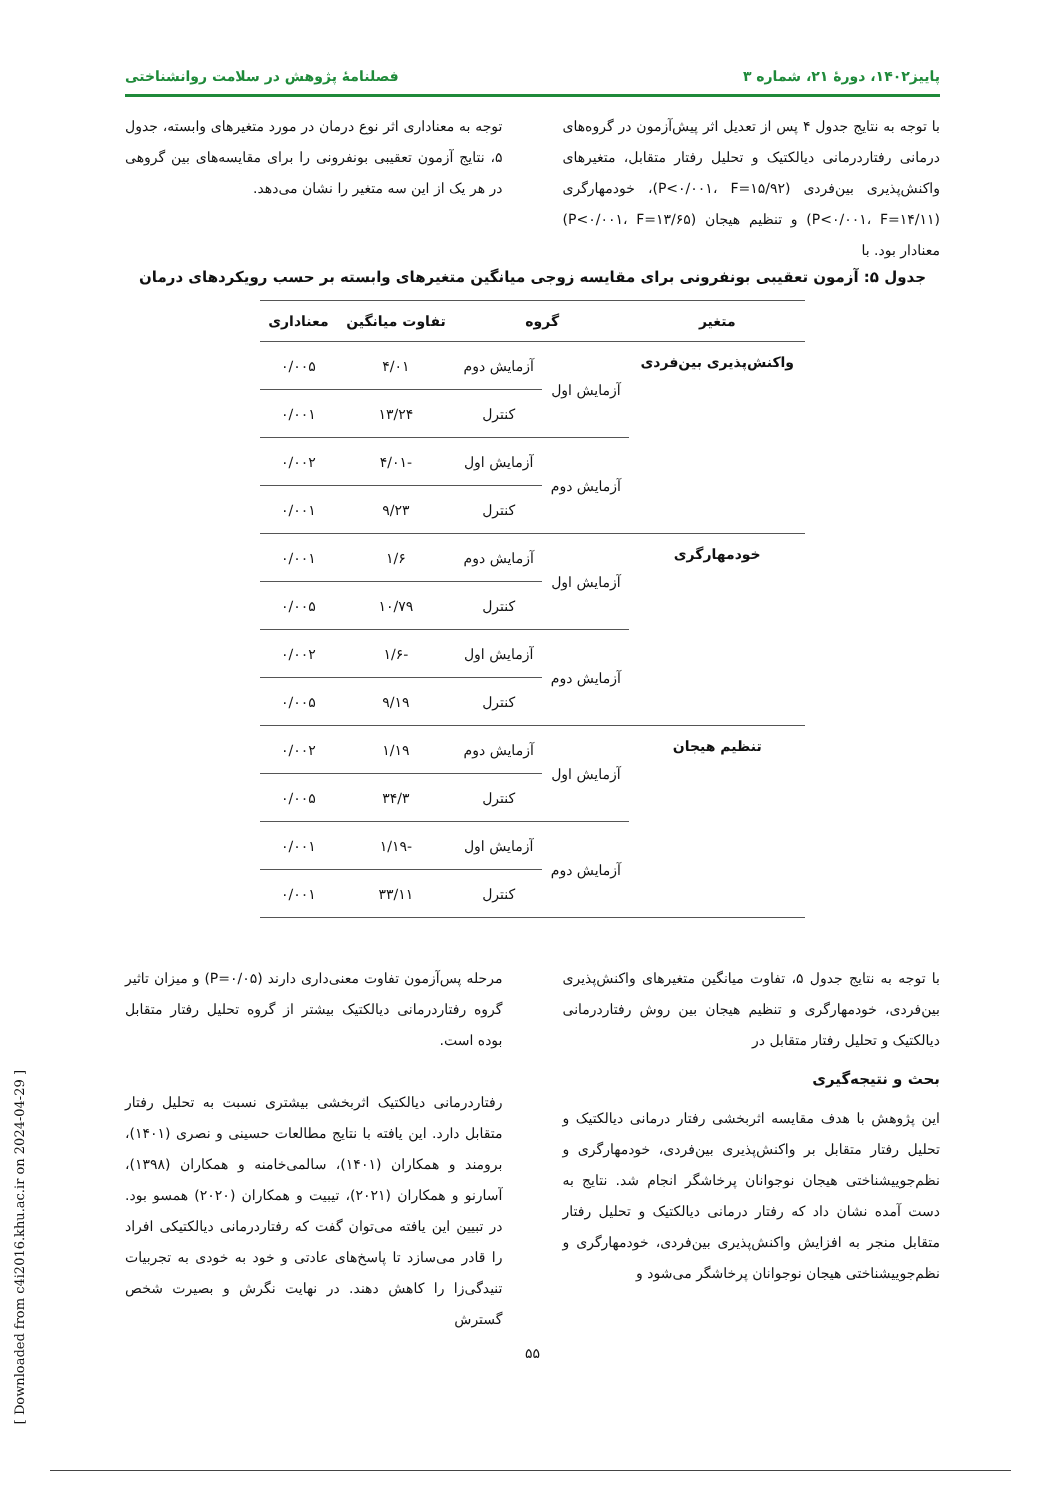پاییز۱۴۰۲، دورهٔ ۲۱، شماره ۳ فصلنامهٔ پژوهش در سلامت روانشناختی
با توجه به نتایج جدول ۴ پس از تعدیل اثر پیش‌آزمون در گروه‌های درمانی رفتاردرمانی دیالکتیک و تحلیل رفتار متقابل، متغیرهای واکنش‌پذیری بین‌فردی (P<۰/۰۰۱، F=۱۵/۹۲)، خودمهارگری (P<۰/۰۰۱، F=۱۴/۱۱) و تنظیم هیجان (P<۰/۰۰۱، F=۱۳/۶۵) معنادار بود. با
توجه به معناداری اثر نوع درمان در مورد متغیرهای وابسته، جدول ۵، نتایج آزمون تعقیبی بونفرونی را برای مقایسه‌های بین گروهی در هر یک از این سه متغیر را نشان می‌دهد.
جدول ۵: آزمون تعقیبی بونفرونی برای مقایسه زوجی میانگین متغیرهای وابسته بر حسب رویکردهای درمان
| متغیر | گروه | | تفاوت میانگین | معناداری |
| --- | --- | --- | --- | --- |
| واکنش‌پذیری بین‌فردی | آزمایش اول | آزمایش دوم | ۴/۰۱ | ۰/۰۰۵ |
| | | کنترل | ۱۳/۲۴ | ۰/۰۰۱ |
| | آزمایش دوم | آزمایش اول | -۴/۰۱ | ۰/۰۰۲ |
| | | کنترل | ۹/۲۳ | ۰/۰۰۱ |
| خودمهارگری | آزمایش اول | آزمایش دوم | ۱/۶ | ۰/۰۰۱ |
| | | کنترل | ۱۰/۷۹ | ۰/۰۰۵ |
| | آزمایش دوم | آزمایش اول | -۱/۶ | ۰/۰۰۲ |
| | | کنترل | ۹/۱۹ | ۰/۰۰۵ |
| تنظیم هیجان | آزمایش اول | آزمایش دوم | ۱/۱۹ | ۰/۰۰۲ |
| | | کنترل | ۳۴/۳ | ۰/۰۰۵ |
| | آزمایش دوم | آزمایش اول | -۱/۱۹ | ۰/۰۰۱ |
| | | کنترل | ۳۳/۱۱ | ۰/۰۰۱ |
با توجه به نتایج جدول ۵، تفاوت میانگین متغیرهای واکنش‌پذیری بین‌فردی، خودمهارگری و تنظیم هیجان بین روش رفتاردرمانی دیالکتیک و تحلیل رفتار متقابل در
بحث و نتیجه‌گیری
این پژوهش با هدف مقایسه اثربخشی رفتار درمانی دیالکتیک و تحلیل رفتار متقابل بر واکنش‌پذیری بین‌فردی، خودمهارگری و نظم‌جوییشناختی هیجان نوجوانان پرخاشگر انجام شد. نتایج به دست آمده نشان داد که رفتار درمانی دیالکتیک و تحلیل رفتار متقابل منجر به افزایش واکنش‌پذیری بین‌فردی، خودمهارگری و نظم‌جوییشناختی هیجان نوجوانان پرخاشگر می‌شود و
مرحله پس‌آزمون تفاوت معنی‌داری دارند (P=۰/۰۵) و میزان تاثیر گروه رفتاردرمانی دیالکتیک بیشتر از گروه تحلیل رفتار متقابل بوده است.
رفتاردرمانی دیالکتیک اثربخشی بیشتری نسبت به تحلیل رفتار متقابل دارد. این یافته با نتایج مطالعات حسینی و نصری (۱۴۰۱)، برومند و همکاران (۱۴۰۱)، سالمی‌خامنه و همکاران (۱۳۹۸)، آسارنو و همکاران (۲۰۲۱)، تیبیت و همکاران (۲۰۲۰) همسو بود. در تبیین این یافته می‌توان گفت که رفتاردرمانی دیالکتیکی افراد را قادر می‌سازد تا پاسخ‌های عادتی و خود به خودی به تجربیات تنیدگی‌زا را کاهش دهند. در نهایت نگرش و بصیرت شخص گسترش
۵۵
[ Downloaded from c4i2016.khu.ac.ir on 2024-04-29 ]